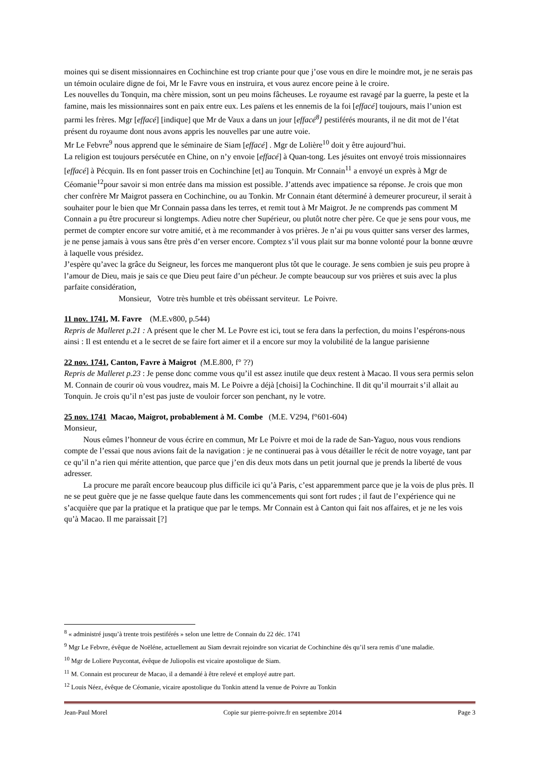moines qui se disent missionnaires en Cochinchine est trop criante pour que j’ose vous en dire le moindre mot, je ne serais pas un témoin oculaire digne de foi, Mr le Favre vous en instruira, et vous aurez encore peine à le croire.
Les nouvelles du Tonquin, ma chère mission, sont un peu moins fâcheuses. Le royaume est ravagé par la guerre, la peste et la famine, mais les missionnaires sont en paix entre eux. Les païens et les ennemis de la foi [effacé] toujours, mais l’union est parmi les frères. Mgr [effacé] [indique] que Mr de Vaux a dans un jour [effacé<sup>8</sup>] pestiférés mourants, il ne dit mot de l’état présent du royaume dont nous avons appris les nouvelles par une autre voie.
Mr Le Febvre<sup>9</sup> nous apprend que le séminaire de Siam [effacé] . Mgr de Lolière<sup>10</sup> doit y être aujourd’hui.
La religion est toujours persécutée en Chine, on n’y envoie [effacé] à Quan-tong. Les jésuites ont envoyé trois missionnaires [effacé] à Pécquin. Ils en font passer trois en Cochinchine [et] au Tonquin. Mr Connain<sup>11</sup> a envoyé un exprès à Mgr de Céomanie<sup>12</sup>pour savoir si mon entrée dans ma mission est possible. J’attends avec impatience sa réponse. Je crois que mon cher confrère Mr Maigrot passera en Cochinchine, ou au Tonkin. Mr Connain étant déterminé à demeurer procureur, il serait à souhaiter pour le bien que Mr Connain passa dans les terres, et remit tout à Mr Maigrot. Je ne comprends pas comment M Connain a pu être procureur si longtemps. Adieu notre cher Supérieur, ou plutôt notre cher père. Ce que je sens pour vous, me permet de compter encore sur votre amitié, et à me recommander à vos prières. Je n’ai pu vous quitter sans verser des larmes, je ne pense jamais à vous sans être près d’en verser encore. Comptez s’il vous plait sur ma bonne volonté pour la bonne œuvre à laquelle vous présidez.
J’espère qu’avec la grâce du Seigneur, les forces me manqueront plus tôt que le courage. Je sens combien je suis peu propre à l’amour de Dieu, mais je sais ce que Dieu peut faire d’un pécheur. Je compte beaucoup sur vos prières et suis avec la plus parfaite considération,
Monsieur, Votre très humble et très obéissant serviteur. Le Poivre.
11 nov. 1741, M. Favre (M.E.v800, p.544)
Repris de Malleret p.21 : A présent que le cher M. Le Povre est ici, tout se fera dans la perfection, du moins l’espérons-nous ainsi : Il est entendu et a le secret de se faire fort aimer et il a encore sur moy la volubilité de la langue parisienne
22 nov. 1741, Canton, Favre à Maigrot (M.E.800, f° ??)
Repris de Malleret p.23 : Je pense donc comme vous qu’il est assez inutile que deux restent à Macao. Il vous sera permis selon M. Connain de courir où vous voudrez, mais M. Le Poivre a déjà [choisi] la Cochinchine. Il dit qu’il mourrait s’il allait au Tonquin. Je crois qu’il n’est pas juste de vouloir forcer son penchant, ny le votre.
25 nov. 1741 Macao, Maigrot, probablement à M. Combe (M.E. V294, f°601-604)
Monsieur,
Nous eûmes l’honneur de vous écrire en commun, Mr Le Poivre et moi de la rade de San-Yaguo, nous vous rendions compte de l’essai que nous avions fait de la navigation : je ne continuerai pas à vous détailler le récit de notre voyage, tant par ce qu’il n’a rien qui mérite attention, que parce que j’en dis deux mots dans un petit journal que je prends la liberté de vous adresser.
La procure me paraît encore beaucoup plus difficile ici qu’à Paris, c’est apparemment parce que je la vois de plus près. Il ne se peut guère que je ne fasse quelque faute dans les commencements qui sont fort rudes ; il faut de l’expérience qui ne s’acquière que par la pratique et la pratique que par le temps. Mr Connain est à Canton qui fait nos affaires, et je ne les vois qu’à Macao. Il me paraissait [?]
<sup>8</sup> « administré jusqu’à trente trois pestiférés » selon une lettre de Connain du 22 déc. 1741
<sup>9</sup> Mgr Le Febvre, évêque de Noëléne, actuellement au Siam devrait rejoindre son vicariat de Cochinchine dès qu’il sera remis d’une maladie.
<sup>10</sup> Mgr de Loliere Puycontat, évêque de Juliopolis est vicaire apostolique de Siam.
<sup>11</sup> M. Connain est procureur de Macao, il a demandé à être relevé et employé autre part.
<sup>12</sup> Louis Néez, évêque de Céomanie, vicaire apostolique du Tonkin attend la venue de Poivre au Tonkin
Jean-Paul Morel Copie sur pierre-poivre.fr en septembre 2014 Page 3